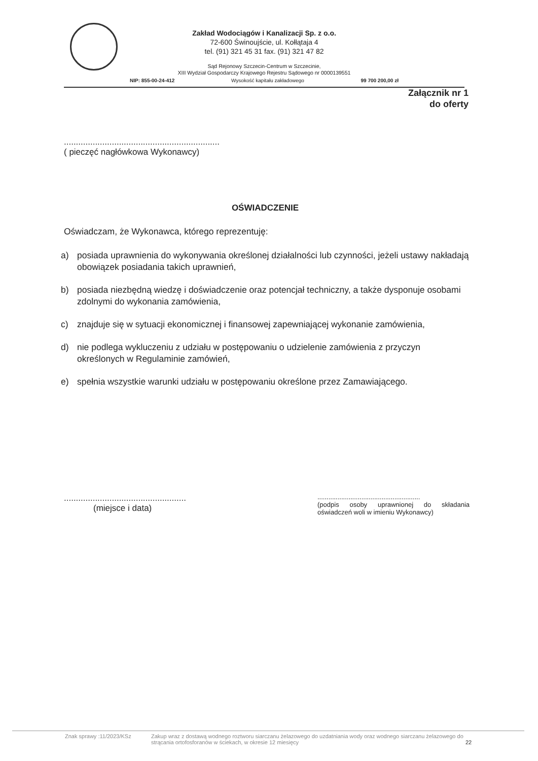Zakład Wodociągów i Kanalizacji Sp. z o.o.
72-600 Świnoujście, ul. Kołłątaja 4
tel. (91) 321 45 31 fax. (91) 321 47 82
Sąd Rejonowy Szczecin-Centrum w Szczecinie,
XIII Wydział Gospodarczy Krajowego Rejestru Sądowego nr 0000139551
NIP: 855-00-24-412 Wysokość kapitału zakładowego 99 700 200,00 zł
Załącznik nr 1
do oferty
.................................................................
( pieczęć nagłówkowa Wykonawcy)
OŚWIADCZENIE
Oświadczam, że Wykonawca, którego reprezentuję:
a) posiada uprawnienia do wykonywania określonej działalności lub czynności, jeżeli ustawy nakładają obowiązek posiadania takich uprawnień,
b) posiada niezbędną wiedzę i doświadczenie oraz potencjał techniczny, a także dysponuje osobami zdolnymi do wykonania zamówienia,
c) znajduje się w sytuacji ekonomicznej i finansowej zapewniającej wykonanie zamówienia,
d) nie podlega wykluczeniu z udziału w postępowaniu o udzielenie zamówienia z przyczyn określonych w Regulaminie zamówień,
e) spełnia wszystkie warunki udziału w postępowaniu określone przez Zamawiającego.
...................................................
(miejsce i data)
........................................................
(podpis osoby uprawnionej do składania oświadczeń woli w imieniu Wykonawcy)
Znak sprawy :11/2023/KSz Zakup wraz z dostawą wodnego roztworu siarczanu żelazowego do uzdatniania wody oraz wodnego siarczanu żelazowego do strącania ortofosforanów w ściekach, w okresie 12 miesięcy 22